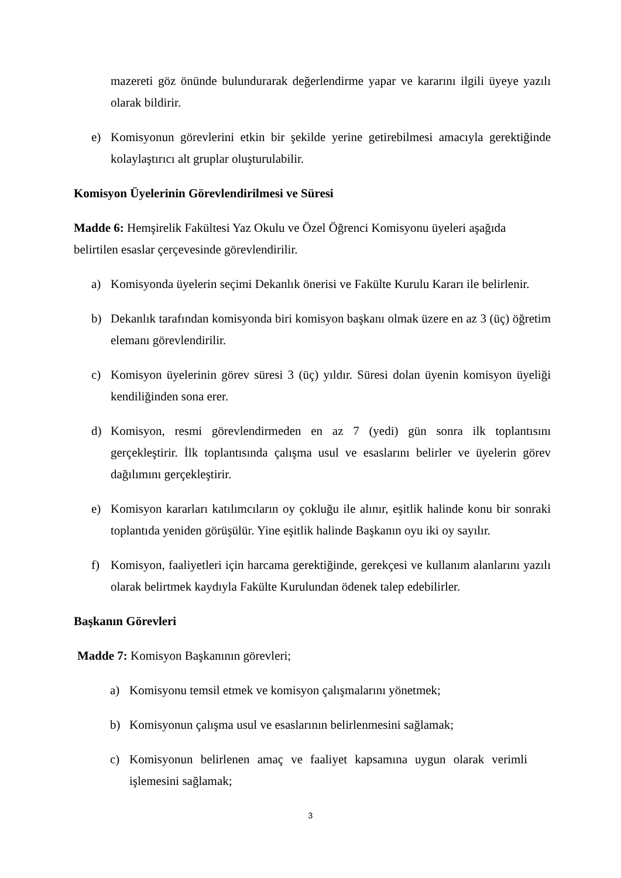mazereti göz önünde bulundurarak değerlendirme yapar ve kararını ilgili üyeye yazılı olarak bildirir.
e) Komisyonun görevlerini etkin bir şekilde yerine getirebilmesi amacıyla gerektiğinde kolaylaştırıcı alt gruplar oluşturulabilir.
Komisyon Üyelerinin Görevlendirilmesi ve Süresi
Madde 6: Hemşirelik Fakültesi Yaz Okulu ve Özel Öğrenci Komisyonu üyeleri aşağıda
belirtilen esaslar çerçevesinde görevlendirilir.
a) Komisyonda üyelerin seçimi Dekanlık önerisi ve Fakülte Kurulu Kararı ile belirlenir.
b) Dekanlık tarafından komisyonda biri komisyon başkanı olmak üzere en az 3 (üç) öğretim elemanı görevlendirilir.
c) Komisyon üyelerinin görev süresi 3 (üç) yıldır. Süresi dolan üyenin komisyon üyeliği kendiliğinden sona erer.
d) Komisyon, resmi görevlendirmeden en az 7 (yedi) gün sonra ilk toplantısını gerçekleştirir. İlk toplantısında çalışma usul ve esaslarını belirler ve üyelerin görev dağılımını gerçekleştirir.
e) Komisyon kararları katılımcıların oy çokluğu ile alınır, eşitlik halinde konu bir sonraki toplantıda yeniden görüşülür. Yine eşitlik halinde Başkanın oyu iki oy sayılır.
f) Komisyon, faaliyetleri için harcama gerektiğinde, gerekçesi ve kullanım alanlarını yazılı olarak belirtmek kaydıyla Fakülte Kurulundan ödenek talep edebilirler.
Başkanın Görevleri
Madde 7: Komisyon Başkanının görevleri;
a) Komisyonu temsil etmek ve komisyon çalışmalarını yönetmek;
b) Komisyonun çalışma usul ve esaslarının belirlenmesini sağlamak;
c) Komisyonun belirlenen amaç ve faaliyet kapsamına uygun olarak verimli işlemesini sağlamak;
3